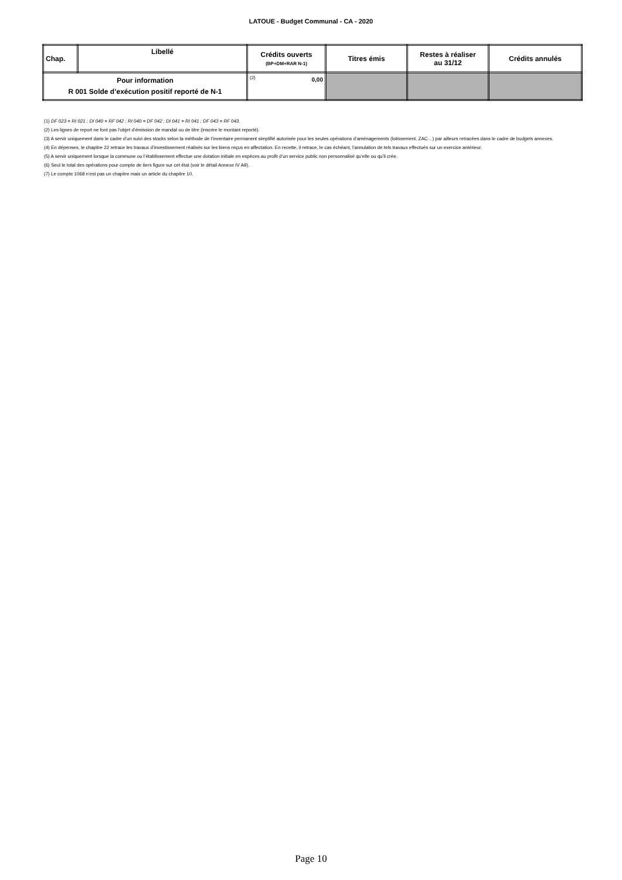LATOUE - Budget Communal - CA - 2020
| Chap. | Libellé | Crédits ouverts (BP+DM+RAR N-1) | Titres émis | Restes à réaliser au 31/12 | Crédits annulés |
| --- | --- | --- | --- | --- | --- |
| Pour information R 001 Solde d’exécution positif reporté de N-1 | | (2) 0,00 | | | |
(1) DF 023 = RI 021 ; DI 040 = RF 042 ; RI 040 = DF 042 ; DI 041 = RI 041 ; DF 043 = RF 043.
(2) Les lignes de report ne font pas l’objet d’émission de mandat ou de titre (inscrire le montant reporté).
(3) A servir uniquement dans le cadre d’un suivi des stocks selon la méthode de l’inventaire permanent simplifié autorisée pour les seules opérations d’aménagements (lotissement, ZAC…) par ailleurs retracées dans le cadre de budgets annexes.
(4) En dépenses, le chapitre 22 retrace les travaux d’investissement réalisés sur les biens reçus en affectation. En recette, il retrace, le cas échéant, l’annulation de tels travaux effectués sur un exercice antérieur.
(5) A servir uniquement lorsque la commune ou l’établissement effectue une dotation initiale en espèces au profit d’un service public non personnalisé qu’elle ou qu’il crée.
(6) Seul le total des opérations pour compte de tiers figure sur cet état (voir le détail Annexe IV A9).
(7) Le compte 1068 n’est pas un chapitre mais un article du chapitre 10.
Page 10